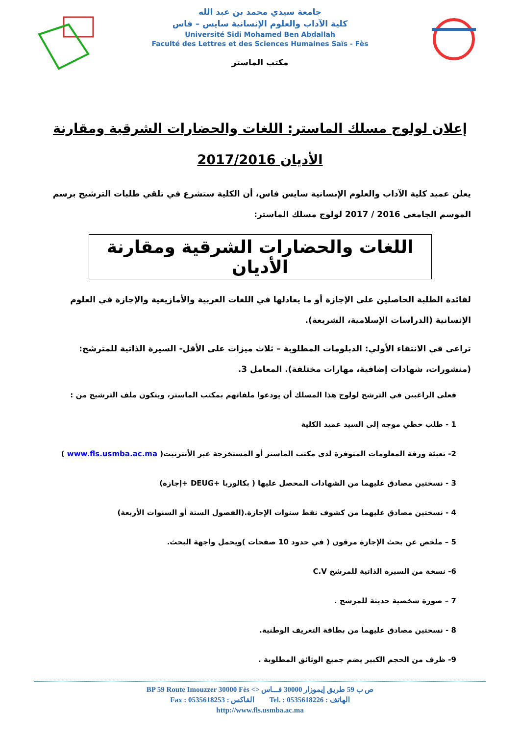جامعة سيدي محمد بن عبد الله
كلية الآداب والعلوم الإنسانية سايس – فاس
Université Sidi Mohamed Ben Abdallah
Faculté des Lettres et des Sciences Humaines Saïs - Fès
مكتب الماستر
إعلان لولوج مسلك الماستر: اللغات والحضارات الشرقية ومقارنة
الأديان 2017/2016
يعلن عميد كلية الآداب والعلوم الإنسانية سايس فاس، أن الكلية ستشرع في تلقي طلبات الترشيح برسم الموسم الجامعي 2016 / 2017 لولوج مسلك الماستر:
اللغات والحضارات الشرقية ومقارنة الأديان
لفائدة الطلبة الحاصلين على الإجازة أو ما يعادلها في اللغات العربية والأمازيغية والإجازة في العلوم الإنسانية (الدراسات الإسلامية، الشريعة).
تراعى في الانتقاء الأولي: الدبلومات المطلوبة – ثلاث ميزات على الأقل- السيرة الذاتية للمترشح: (منشورات، شهادات إضافية، مهارات مختلفة). المعامل 3.
فعلى الراغبين في الترشح لولوج هذا المسلك أن يودعوا ملفاتهم بمكتب الماستر، ويتكون ملف الترشيح من :
1 - طلب خطي موجه إلى السيد عميد الكلية
2- تعبئة ورقة المعلومات المتوفرة لدى مكتب الماستر أو المستخرجة عبر الأنترنيت( www.fls.usmba.ac.ma )
3 - نسختين مصادق عليهما من الشهادات المحصل عليها ( بكالوريا +DEUG +إجازة)
4 - نسختين مصادق عليهما من كشوف نقط سنوات الإجازة.(الفصول الستة أو السنوات الأربعة)
5 – ملخص عن بحث الإجازة مرقون ( في حدود 10 صفحات )ويحمل واجهة البحث.
6- نسخة من السيرة الذاتية للمرشح C.V
7 – صورة شخصية حديثة للمرشح .
8 - نسختين مصادق عليهما من بطاقة التعريف الوطنية.
9- ظرف من الحجم الكبير يضم جميع الوثائق المطلوبة .
BP 59 Route Imouzzer 30000 Fès <> ص ب 59 طريق إيموزار 30000 فـــاس
Fax : 0535618253 : الفاكس Tel. : 0535618226 : الهاتف
http://www.fls.usmba.ac.ma